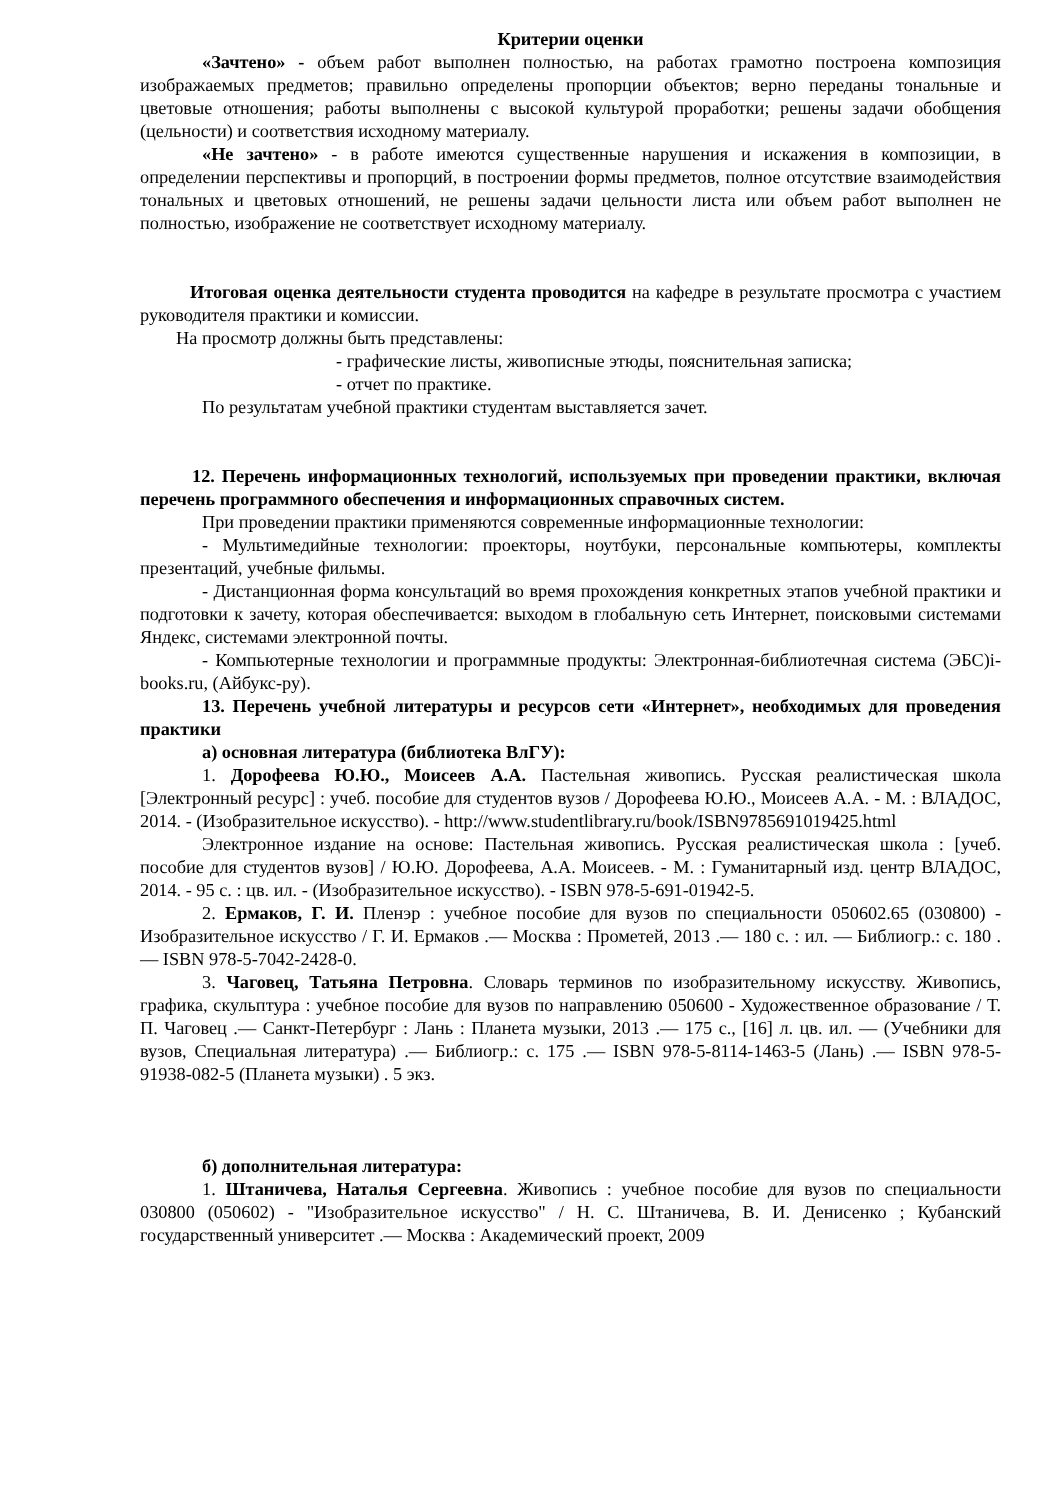Критерии оценки
«Зачтено» - объем работ выполнен полностью, на работах грамотно построена композиция изображаемых предметов; правильно определены пропорции объектов; верно переданы тональные и цветовые отношения; работы выполнены с высокой культурой проработки; решены задачи обобщения (цельности) и соответствия исходному материалу.
«Не зачтено» - в работе имеются существенные нарушения и искажения в композиции, в определении перспективы и пропорций, в построении формы предметов, полное отсутствие взаимодействия тональных и цветовых отношений, не решены задачи цельности листа или объем работ выполнен не полностью, изображение не соответствует исходному материалу.
Итоговая оценка деятельности студента проводится на кафедре в результате просмотра с участием руководителя практики и комиссии.
На просмотр должны быть представлены:
- графические листы, живописные этюды, пояснительная записка;
- отчет по практике.
По результатам учебной практики студентам выставляется зачет.
12. Перечень информационных технологий, используемых при проведении практики, включая перечень программного обеспечения и информационных справочных систем.
При проведении практики применяются современные информационные технологии:
- Мультимедийные технологии: проекторы, ноутбуки, персональные компьютеры, комплекты презентаций, учебные фильмы.
- Дистанционная форма консультаций во время прохождения конкретных этапов учебной практики и подготовки к зачету, которая обеспечивается: выходом в глобальную сеть Интернет, поисковыми системами Яндекс, системами электронной почты.
- Компьютерные технологии и программные продукты: Электронная-библиотечная система (ЭБС)i-books.ru, (Айбукс-ру).
13. Перечень учебной литературы и ресурсов сети «Интернет», необходимых для проведения практики
а) основная литература (библиотека ВлГУ):
1. Дорофеева Ю.Ю., Моисеев А.А. Пастельная живопись. Русская реалистическая школа [Электронный ресурс] : учеб. пособие для студентов вузов / Дорофеева Ю.Ю., Моисеев А.А. - М. : ВЛАДОС, 2014. - (Изобразительное искусство). - http://www.studentlibrary.ru/book/ISBN9785691019425.html
Электронное издание на основе: Пастельная живопись. Русская реалистическая школа : [учеб. пособие для студентов вузов] / Ю.Ю. Дорофеева, А.А. Моисеев. - М. : Гуманитарный изд. центр ВЛАДОС, 2014. - 95 с. : цв. ил. - (Изобразительное искусство). - ISBN 978-5-691-01942-5.
2. Ермаков, Г. И. Пленэр : учебное пособие для вузов по специальности 050602.65 (030800) - Изобразительное искусство / Г. И. Ермаков .— Москва : Прометей, 2013 .— 180 с. : ил. — Библиогр.: с. 180 .— ISBN 978-5-7042-2428-0.
3. Чаговец, Татьяна Петровна. Словарь терминов по изобразительному искусству. Живопись, графика, скульптура : учебное пособие для вузов по направлению 050600 - Художественное образование / Т. П. Чаговец .— Санкт-Петербург : Лань : Планета музыки, 2013 .— 175 с., [16] л. цв. ил. — (Учебники для вузов, Специальная литература) .— Библиогр.: с. 175 .— ISBN 978-5-8114-1463-5 (Лань) .— ISBN 978-5-91938-082-5 (Планета музыки) . 5 экз.
б) дополнительная литература:
1. Штаничева, Наталья Сергеевна. Живопись : учебное пособие для вузов по специальности 030800 (050602) - "Изобразительное искусство" / Н. С. Штаничева, В. И. Денисенко ; Кубанский государственный университет .— Москва : Академический проект, 2009